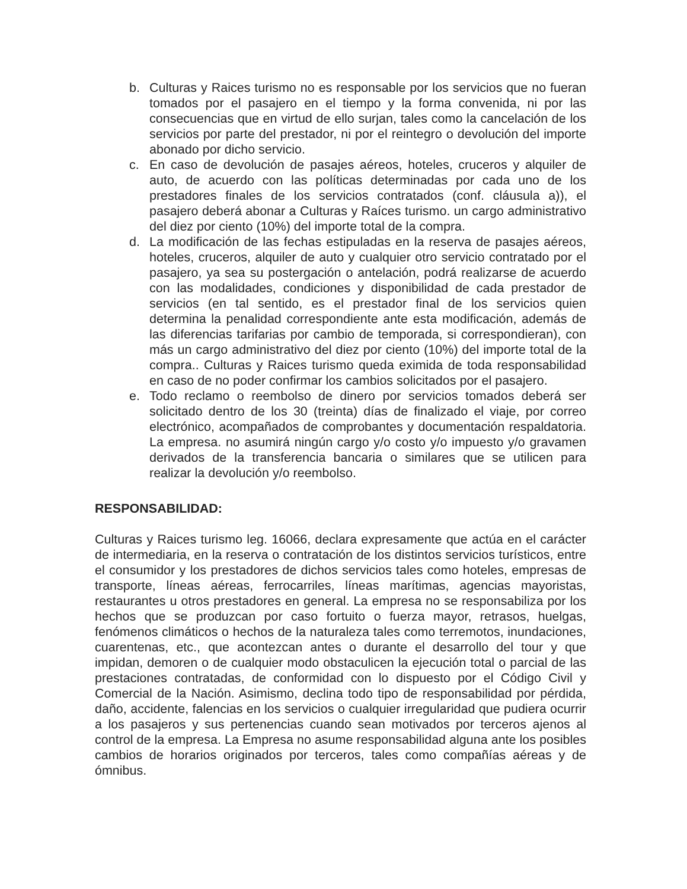b. Culturas y Raices turismo no es responsable por los servicios que no fueran tomados por el pasajero en el tiempo y la forma convenida, ni por las consecuencias que en virtud de ello surjan, tales como la cancelación de los servicios por parte del prestador, ni por el reintegro o devolución del importe abonado por dicho servicio.
c. En caso de devolución de pasajes aéreos, hoteles, cruceros y alquiler de auto, de acuerdo con las políticas determinadas por cada uno de los prestadores finales de los servicios contratados (conf. cláusula a)), el pasajero deberá abonar a Culturas y Raíces turismo. un cargo administrativo del diez por ciento (10%) del importe total de la compra.
d. La modificación de las fechas estipuladas en la reserva de pasajes aéreos, hoteles, cruceros, alquiler de auto y cualquier otro servicio contratado por el pasajero, ya sea su postergación o antelación, podrá realizarse de acuerdo con las modalidades, condiciones y disponibilidad de cada prestador de servicios (en tal sentido, es el prestador final de los servicios quien determina la penalidad correspondiente ante esta modificación, además de las diferencias tarifarias por cambio de temporada, si correspondieran), con más un cargo administrativo del diez por ciento (10%) del importe total de la compra.. Culturas y Raices turismo queda eximida de toda responsabilidad en caso de no poder confirmar los cambios solicitados por el pasajero.
e. Todo reclamo o reembolso de dinero por servicios tomados deberá ser solicitado dentro de los 30 (treinta) días de finalizado el viaje, por correo electrónico, acompañados de comprobantes y documentación respaldatoria. La empresa. no asumirá ningún cargo y/o costo y/o impuesto y/o gravamen derivados de la transferencia bancaria o similares que se utilicen para realizar la devolución y/o reembolso.
RESPONSABILIDAD:
Culturas y Raices turismo leg. 16066, declara expresamente que actúa en el carácter de intermediaria, en la reserva o contratación de los distintos servicios turísticos, entre el consumidor y los prestadores de dichos servicios tales como hoteles, empresas de transporte, líneas aéreas, ferrocarriles, líneas marítimas, agencias mayoristas, restaurantes u otros prestadores en general. La empresa no se responsabiliza por los hechos que se produzcan por caso fortuito o fuerza mayor, retrasos, huelgas, fenómenos climáticos o hechos de la naturaleza tales como terremotos, inundaciones, cuarentenas, etc., que acontezcan antes o durante el desarrollo del tour y que impidan, demoren o de cualquier modo obstaculicen la ejecución total o parcial de las prestaciones contratadas, de conformidad con lo dispuesto por el Código Civil y Comercial de la Nación. Asimismo, declina todo tipo de responsabilidad por pérdida, daño, accidente, falencias en los servicios o cualquier irregularidad que pudiera ocurrir a los pasajeros y sus pertenencias cuando sean motivados por terceros ajenos al control de la empresa. La Empresa no asume responsabilidad alguna ante los posibles cambios de horarios originados por terceros, tales como compañías aéreas y de ómnibus.